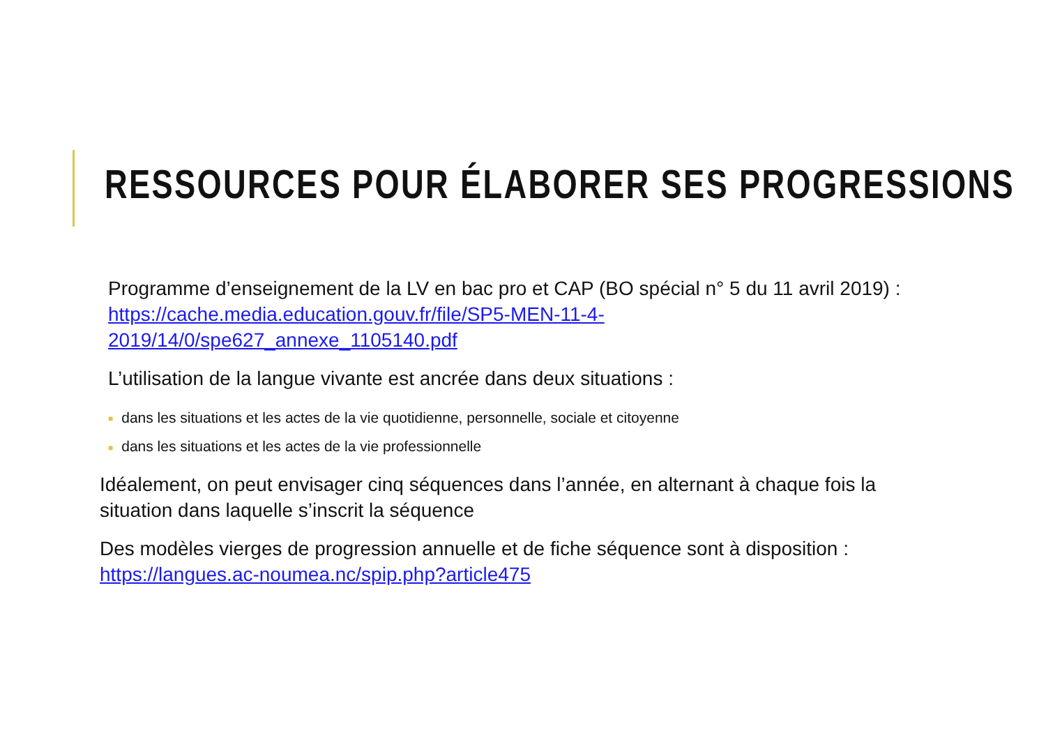RESSOURCES POUR ÉLABORER SES PROGRESSIONS
Programme d’enseignement de la LV en bac pro et CAP (BO spécial n° 5 du 11 avril 2019) : https://cache.media.education.gouv.fr/file/SP5-MEN-11-4-2019/14/0/spe627_annexe_1105140.pdf
L’utilisation de la langue vivante est ancrée dans deux situations :
■ dans les situations et les actes de la vie quotidienne, personnelle, sociale et citoyenne
■ dans les situations et les actes de la vie professionnelle
Idéalement, on peut envisager cinq séquences dans l’année, en alternant à chaque fois la situation dans laquelle s’inscrit la séquence
Des modèles vierges de progression annuelle et de fiche séquence sont à disposition : https://langues.ac-noumea.nc/spip.php?article475